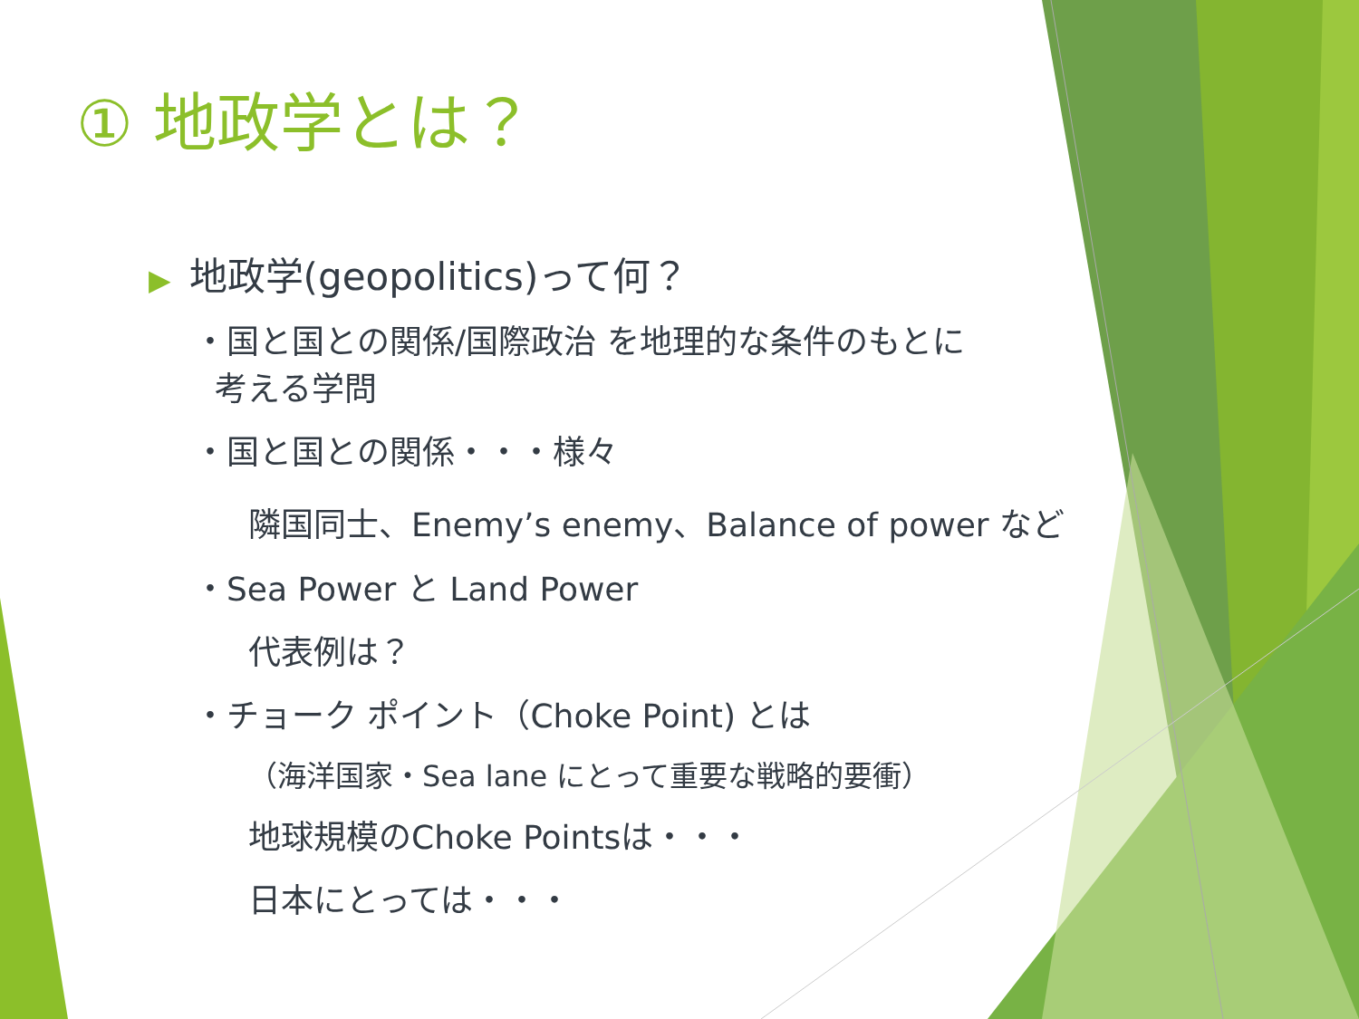① 地政学とは？
▶ 地政学(geopolitics)って何？
・国と国との関係/国際政治 を地理的な条件のもとに
考える学問
・国と国との関係・・・様々
隣国同士、Enemy’s enemy、Balance of power など
・Sea Power と Land Power
代表例は？
・チョーク ポイント（Choke Point) とは
（海洋国家・Sea lane にとって重要な戦略的要衝）
地球規模のChoke Pointsは・・・
日本にとっては・・・